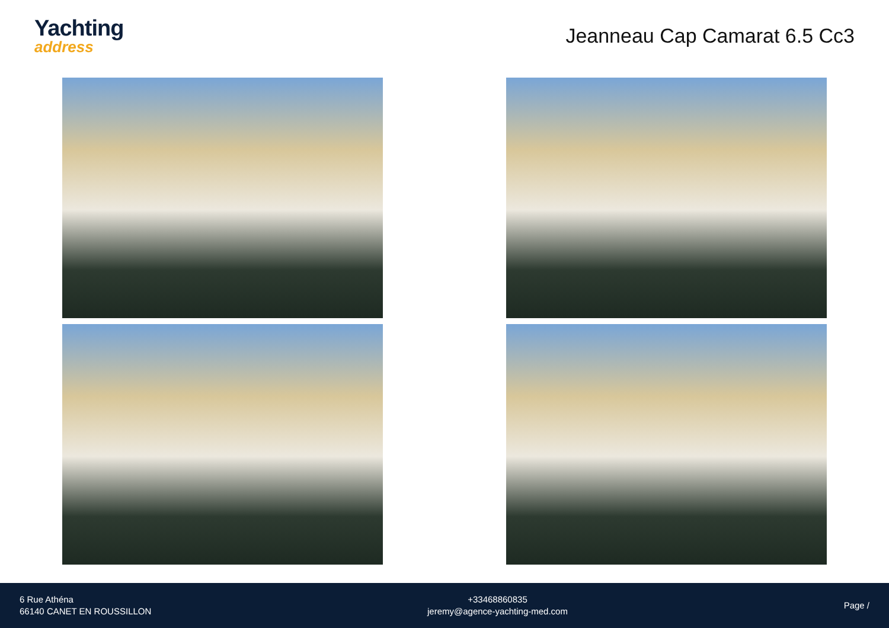Yachting
address
Jeanneau Cap Camarat 6.5 Cc3
6 Rue Athéna
66140 CANET EN ROUSSILLON
+33468860835
jeremy@agence-yachting-med.com
Page /